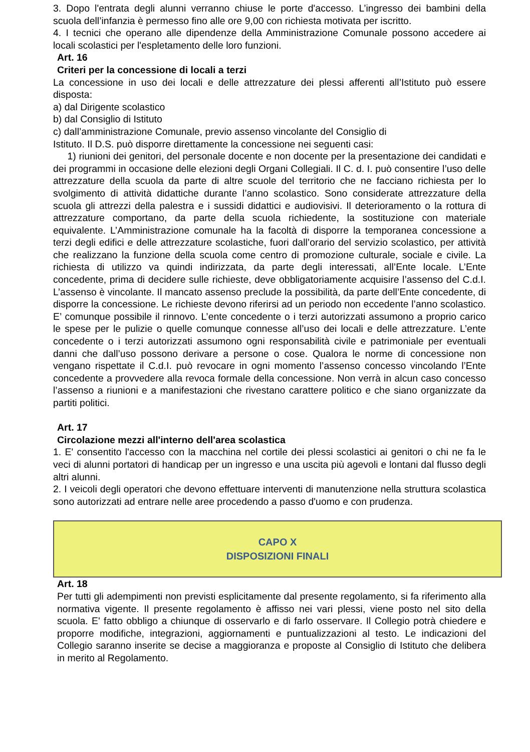3. Dopo l'entrata degli alunni verranno chiuse le porte d'accesso. L’ingresso dei bambini della scuola dell’infanzia è permesso fino alle ore 9,00 con richiesta motivata per iscritto.
4. I tecnici che operano alle dipendenze della Amministrazione Comunale possono accedere ai locali scolastici per l'espletamento delle loro funzioni.
Art. 16
Criteri per la concessione di locali a terzi
La concessione in uso dei locali e delle attrezzature dei plessi afferenti all’Istituto può essere disposta:
a) dal Dirigente scolastico
b) dal Consiglio di Istituto
c) dall’amministrazione Comunale, previo assenso vincolante del Consiglio di
Istituto. Il D.S. può disporre direttamente la concessione nei seguenti casi:
1) riunioni dei genitori, del personale docente e non docente per la presentazione dei candidati e dei programmi in occasione delle elezioni degli Organi Collegiali. Il C. d. I. può consentire l’uso delle attrezzature della scuola da parte di altre scuole del territorio che ne facciano richiesta per lo svolgimento di attività didattiche durante l’anno scolastico. Sono considerate attrezzature della scuola gli attrezzi della palestra e i sussidi didattici e audiovisivi. Il deterioramento o la rottura di attrezzature comportano, da parte della scuola richiedente, la sostituzione con materiale equivalente. L’Amministrazione comunale ha la facoltà di disporre la temporanea concessione a terzi degli edifici e delle attrezzature scolastiche, fuori dall’orario del servizio scolastico, per attività che realizzano la funzione della scuola come centro di promozione culturale, sociale e civile. La richiesta di utilizzo va quindi indirizzata, da parte degli interessati, all’Ente locale. L’Ente concedente, prima di decidere sulle richieste, deve obbligatoriamente acquisire l’assenso del C.d.I. L’assenso è vincolante. Il mancato assenso preclude la possibilità, da parte dell’Ente concedente, di disporre la concessione. Le richieste devono riferirsi ad un periodo non eccedente l’anno scolastico. E’ comunque possibile il rinnovo. L’ente concedente o i terzi autorizzati assumono a proprio carico le spese per le pulizie o quelle comunque connesse all’uso dei locali e delle attrezzature. L’ente concedente o i terzi autorizzati assumono ogni responsabilità civile e patrimoniale per eventuali danni che dall’uso possono derivare a persone o cose. Qualora le norme di concessione non vengano rispettate il C.d.I. può revocare in ogni momento l’assenso concesso vincolando l’Ente concedente a provvedere alla revoca formale della concessione. Non verrà in alcun caso concesso l’assenso a riunioni e a manifestazioni che rivestano carattere politico e che siano organizzate da partiti politici.
Art. 17
Circolazione mezzi all'interno dell'area scolastica
1. E' consentito l'accesso con la macchina nel cortile dei plessi scolastici ai genitori o chi ne fa le veci di alunni portatori di handicap per un ingresso e una uscita più agevoli e lontani dal flusso degli altri alunni.
2. I veicoli degli operatori che devono effettuare interventi di manutenzione nella struttura scolastica sono autorizzati ad entrare nelle aree procedendo a passo d'uomo e con prudenza.
CAPO X
DISPOSIZIONI FINALI
Art. 18
Per tutti gli adempimenti non previsti esplicitamente dal presente regolamento, si fa riferimento alla normativa vigente. Il presente regolamento è affisso nei vari plessi, viene posto nel sito della scuola. E' fatto obbligo a chiunque di osservarlo e di farlo osservare. Il Collegio potrà chiedere e proporre modifiche, integrazioni, aggiornamenti e puntualizzazioni al testo. Le indicazioni del Collegio saranno inserite se decise a maggioranza e proposte al Consiglio di Istituto che delibera in merito al Regolamento.